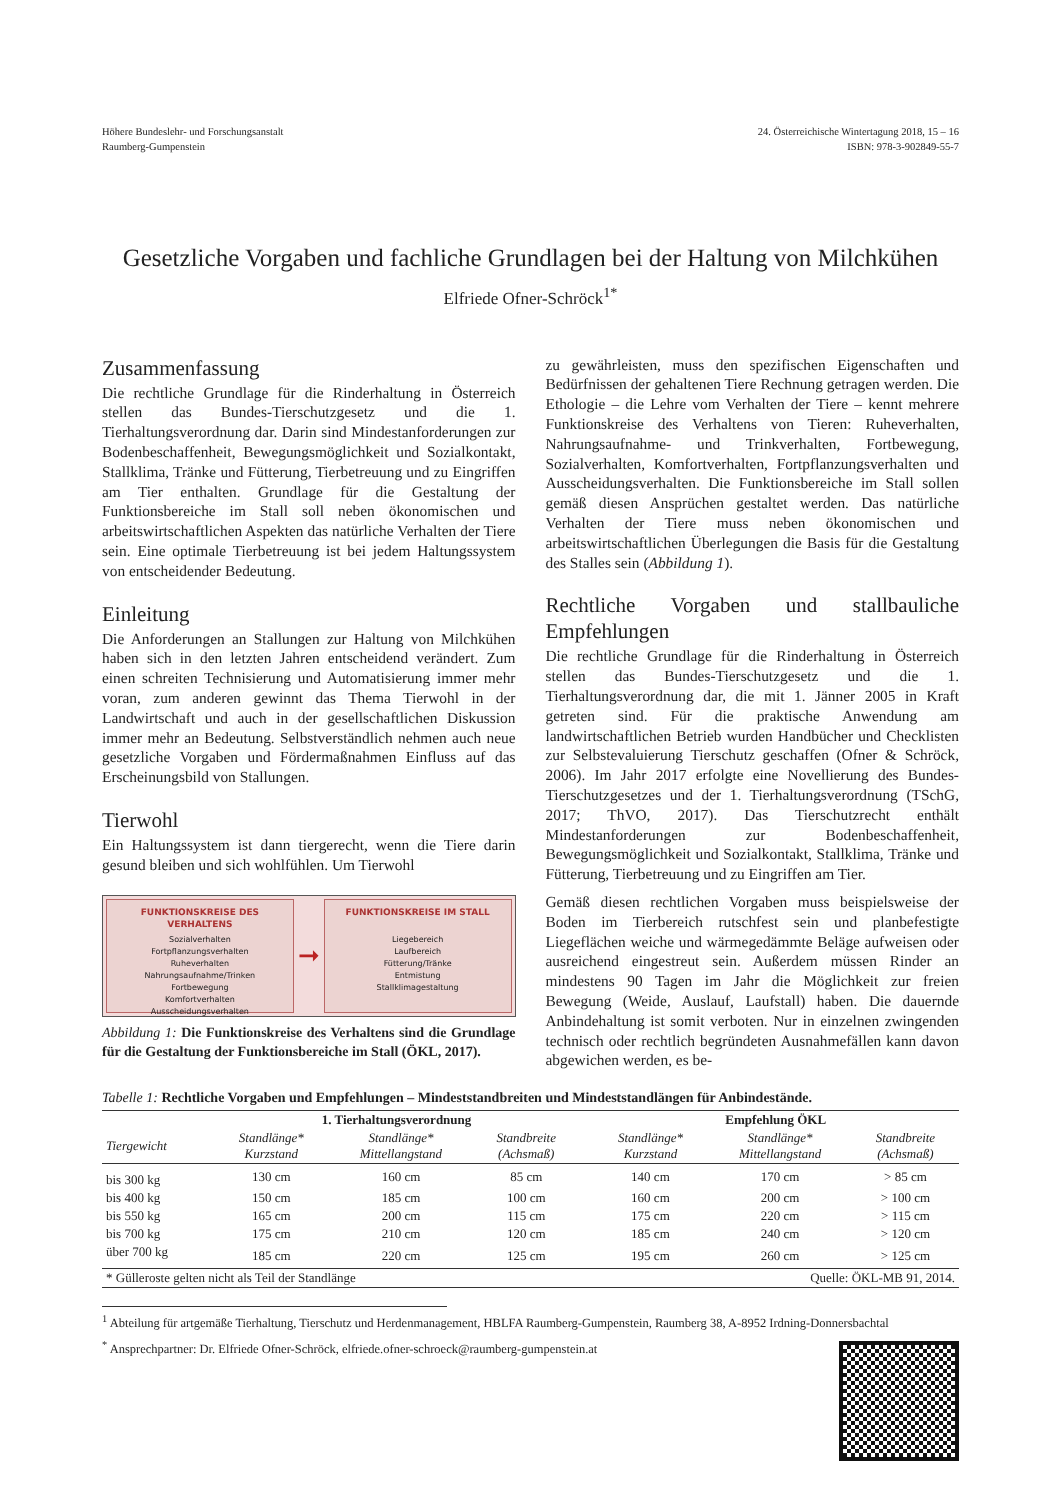Höhere Bundeslehr- und Forschungsanstalt
Raumberg-Gumpenstein
24. Österreichische Wintertagung 2018, 15 – 16
ISBN: 978-3-902849-55-7
Gesetzliche Vorgaben und fachliche Grundlagen bei der Haltung von Milchkühen
Elfriede Ofner-Schröck<sup>1*</sup>
Zusammenfassung
Die rechtliche Grundlage für die Rinderhaltung in Österreich stellen das Bundes-Tierschutzgesetz und die 1. Tierhaltungsverordnung dar. Darin sind Mindestanforderungen zur Bodenbeschaffenheit, Bewegungsmöglichkeit und Sozialkontakt, Stallklima, Tränke und Fütterung, Tierbetreuung und zu Eingriffen am Tier enthalten. Grundlage für die Gestaltung der Funktionsbereiche im Stall soll neben ökonomischen und arbeitswirtschaftlichen Aspekten das natürliche Verhalten der Tiere sein. Eine optimale Tierbetreuung ist bei jedem Haltungssystem von entscheidender Bedeutung.
Einleitung
Die Anforderungen an Stallungen zur Haltung von Milchkühen haben sich in den letzten Jahren entscheidend verändert. Zum einen schreiten Technisierung und Automatisierung immer mehr voran, zum anderen gewinnt das Thema Tierwohl in der Landwirtschaft und auch in der gesellschaftlichen Diskussion immer mehr an Bedeutung. Selbstverständlich nehmen auch neue gesetzliche Vorgaben und Fördermaßnahmen Einfluss auf das Erscheinungsbild von Stallungen.
Tierwohl
Ein Haltungssystem ist dann tiergerecht, wenn die Tiere darin gesund bleiben und sich wohlfühlen. Um Tierwohl
FUNKTIONSKREISE DES VERHALTENS
Sozialverhalten
Fortpflanzungsverhalten
Ruheverhalten
Nahrungsaufnahme/Trinken
Fortbewegung
Komfortverhalten
Ausscheidungsverhalten
➞
FUNKTIONSKREISE IM STALL
Liegebereich
Laufbereich
Fütterung/Tränke
Entmistung
Stallklimagestaltung
Abbildung 1: Die Funktionskreise des Verhaltens sind die Grundlage für die Gestaltung der Funktionsbereiche im Stall (ÖKL, 2017).
zu gewährleisten, muss den spezifischen Eigenschaften und Bedürfnissen der gehaltenen Tiere Rechnung getragen werden. Die Ethologie – die Lehre vom Verhalten der Tiere – kennt mehrere Funktionskreise des Verhaltens von Tieren: Ruheverhalten, Nahrungsaufnahme- und Trinkverhalten, Fortbewegung, Sozialverhalten, Komfortverhalten, Fortpflanzungsverhalten und Ausscheidungsverhalten. Die Funktionsbereiche im Stall sollen gemäß diesen Ansprüchen gestaltet werden. Das natürliche Verhalten der Tiere muss neben ökonomischen und arbeitswirtschaftlichen Überlegungen die Basis für die Gestaltung des Stalles sein (Abbildung 1).
Rechtliche Vorgaben und stallbauliche Empfehlungen
Die rechtliche Grundlage für die Rinderhaltung in Österreich stellen das Bundes-Tierschutzgesetz und die 1. Tierhaltungsverordnung dar, die mit 1. Jänner 2005 in Kraft getreten sind. Für die praktische Anwendung am landwirtschaftlichen Betrieb wurden Handbücher und Checklisten zur Selbstevaluierung Tierschutz geschaffen (Ofner & Schröck, 2006). Im Jahr 2017 erfolgte eine Novellierung des Bundes-Tierschutzgesetzes und der 1. Tierhaltungsverordnung (TSchG, 2017; ThVO, 2017). Das Tierschutzrecht enthält Mindestanforderungen zur Bodenbeschaffenheit, Bewegungsmöglichkeit und Sozialkontakt, Stallklima, Tränke und Fütterung, Tierbetreuung und zu Eingriffen am Tier.
Gemäß diesen rechtlichen Vorgaben muss beispielsweise der Boden im Tierbereich rutschfest sein und planbefestigte Liegeflächen weiche und wärmegedämmte Beläge aufweisen oder ausreichend eingestreut sein. Außerdem müssen Rinder an mindestens 90 Tagen im Jahr die Möglichkeit zur freien Bewegung (Weide, Auslauf, Laufstall) haben. Die dauernde Anbindehaltung ist somit verboten. Nur in einzelnen zwingenden technisch oder rechtlich begründeten Ausnahmefällen kann davon abgewichen werden, es be-
Tabelle 1: Rechtliche Vorgaben und Empfehlungen – Mindeststandbreiten und Mindeststandlängen für Anbindestände.
| | 1. Tierhaltungsverordnung | | | | Empfehlung ÖKL | | |
| --- | --- | --- | --- | --- | --- | --- | --- |
| Tiergewicht | Standlänge* Kurzstand | Standlänge* Mittellangstand | Standbreite (Achsmaß) | | Standlänge* Kurzstand | Standlänge* Mittellangstand | Standbreite (Achsmaß) |
| bis 300 kg | 130 cm | 160 cm | 85 cm | | 140 cm | 170 cm | > 85 cm |
| bis 400 kg | 150 cm | 185 cm | 100 cm | | 160 cm | 200 cm | > 100 cm |
| bis 550 kg | 165 cm | 200 cm | 115 cm | | 175 cm | 220 cm | > 115 cm |
| bis 700 kg | 175 cm | 210 cm | 120 cm | | 185 cm | 240 cm | > 120 cm |
| über 700 kg | 185 cm | 220 cm | 125 cm | | 195 cm | 260 cm | > 125 cm |
| * Gülleroste gelten nicht als Teil der Standlänge | | | | | Quelle: ÖKL-MB 91, 2014. | | |
<sup>1</sup> Abteilung für artgemäße Tierhaltung, Tierschutz und Herdenmanagement, HBLFA Raumberg-Gumpenstein, Raumberg 38, A-8952 Irdning-Donnersbachtal
<sup>*</sup> Ansprechpartner: Dr. Elfriede Ofner-Schröck, elfriede.ofner-schroeck@raumberg-gumpenstein.at